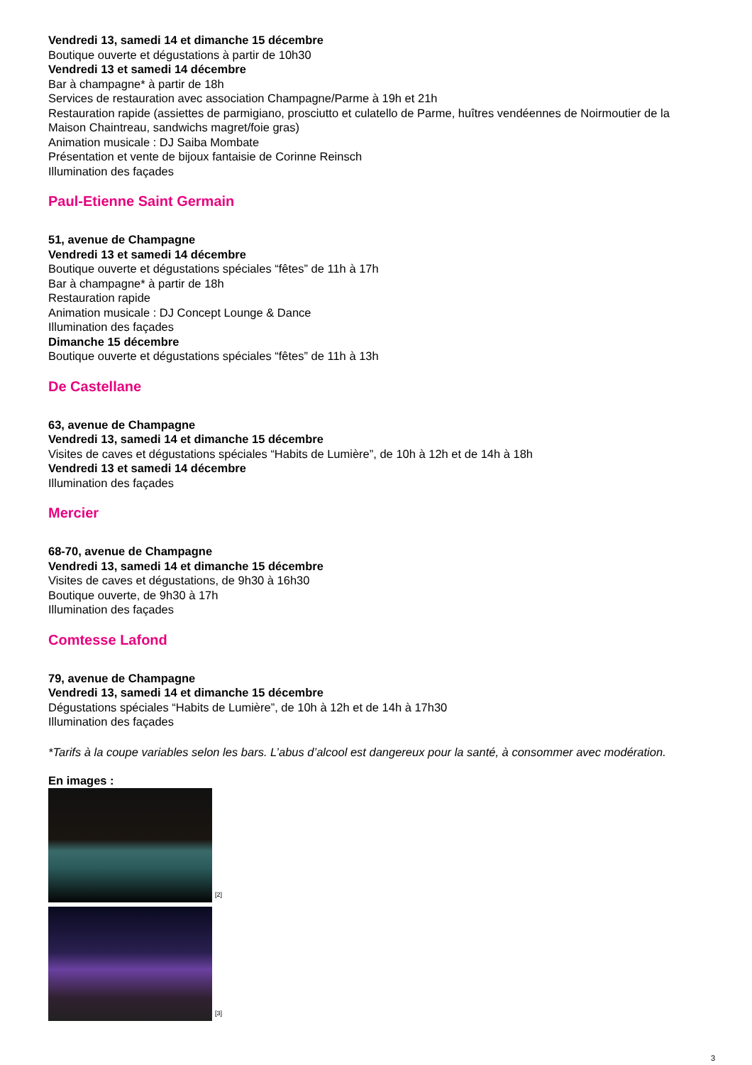Vendredi 13, samedi 14 et dimanche 15 décembre
Boutique ouverte et dégustations à partir de 10h30
Vendredi 13 et samedi 14 décembre
Bar à champagne* à partir de 18h
Services de restauration avec association Champagne/Parme à 19h et 21h
Restauration rapide (assiettes de parmigiano, prosciutto et culatello de Parme, huîtres vendéennes de Noirmoutier de la Maison Chaintreau, sandwichs magret/foie gras)
Animation musicale : DJ Saiba Mombate
Présentation et vente de bijoux fantaisie de Corinne Reinsch
Illumination des façades
Paul-Etienne Saint Germain
51, avenue de Champagne
Vendredi 13 et samedi 14 décembre
Boutique ouverte et dégustations spéciales “fêtes” de 11h à 17h
Bar à champagne* à partir de 18h
Restauration rapide
Animation musicale : DJ Concept Lounge & Dance
Illumination des façades
Dimanche 15 décembre
Boutique ouverte et dégustations spéciales “fêtes” de 11h à 13h
De Castellane
63, avenue de Champagne
Vendredi 13, samedi 14 et dimanche 15 décembre
Visites de caves et dégustations spéciales “Habits de Lumière”, de 10h à 12h et de 14h à 18h
Vendredi 13 et samedi 14 décembre
Illumination des façades
Mercier
68-70, avenue de Champagne
Vendredi 13, samedi 14 et dimanche 15 décembre
Visites de caves et dégustations, de 9h30 à 16h30
Boutique ouverte, de 9h30 à 17h
Illumination des façades
Comtesse Lafond
79, avenue de Champagne
Vendredi 13, samedi 14 et dimanche 15 décembre
Dégustations spéciales “Habits de Lumière”, de 10h à 12h et de 14h à 17h30
Illumination des façades
*Tarifs à la coupe variables selon les bars. L’abus d’alcool est dangereux pour la santé, à consommer avec modération.
En images :
[2]
[3]
3